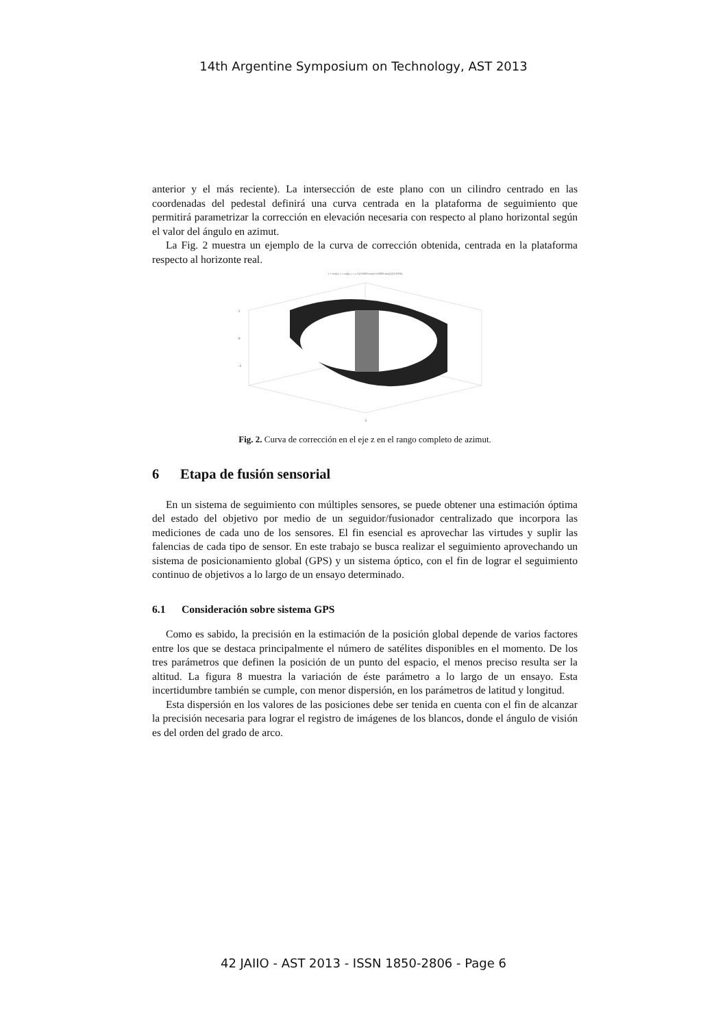14th Argentine Symposium on Technology, AST 2013
anterior y el más reciente). La intersección de este plano con un cilindro centrado en las coordenadas del pedestal definirá una curva centrada en la plataforma de seguimiento que permitirá parametrizar la corrección en elevación necesaria con respecto al plano horizontal según el valor del ángulo en azimut.
La Fig. 2 muestra un ejemplo de la curva de corrección obtenida, centrada en la plataforma respecto al horizonte real.
x = cos(t), y = sin(t), z = s 3 (0.6669 cos(t)+0.6969 sin(t))/(10.9356)
2
0
-2
y
Fig. 2. Curva de corrección en el eje z en el rango completo de azimut.
6 Etapa de fusión sensorial
En un sistema de seguimiento con múltiples sensores, se puede obtener una estimación óptima del estado del objetivo por medio de un seguidor/fusionador centralizado que incorpora las mediciones de cada uno de los sensores. El fin esencial es aprovechar las virtudes y suplir las falencias de cada tipo de sensor. En este trabajo se busca realizar el seguimiento aprovechando un sistema de posicionamiento global (GPS) y un sistema óptico, con el fin de lograr el seguimiento continuo de objetivos a lo largo de un ensayo determinado.
6.1 Consideración sobre sistema GPS
Como es sabido, la precisión en la estimación de la posición global depende de varios factores entre los que se destaca principalmente el número de satélites disponibles en el momento. De los tres parámetros que definen la posición de un punto del espacio, el menos preciso resulta ser la altitud. La figura 8 muestra la variación de éste parámetro a lo largo de un ensayo. Esta incertidumbre también se cumple, con menor dispersión, en los parámetros de latitud y longitud.
Esta dispersión en los valores de las posiciones debe ser tenida en cuenta con el fin de alcanzar la precisión necesaria para lograr el registro de imágenes de los blancos, donde el ángulo de visión es del orden del grado de arco.
42 JAIIO - AST 2013 - ISSN 1850-2806 - Page 6